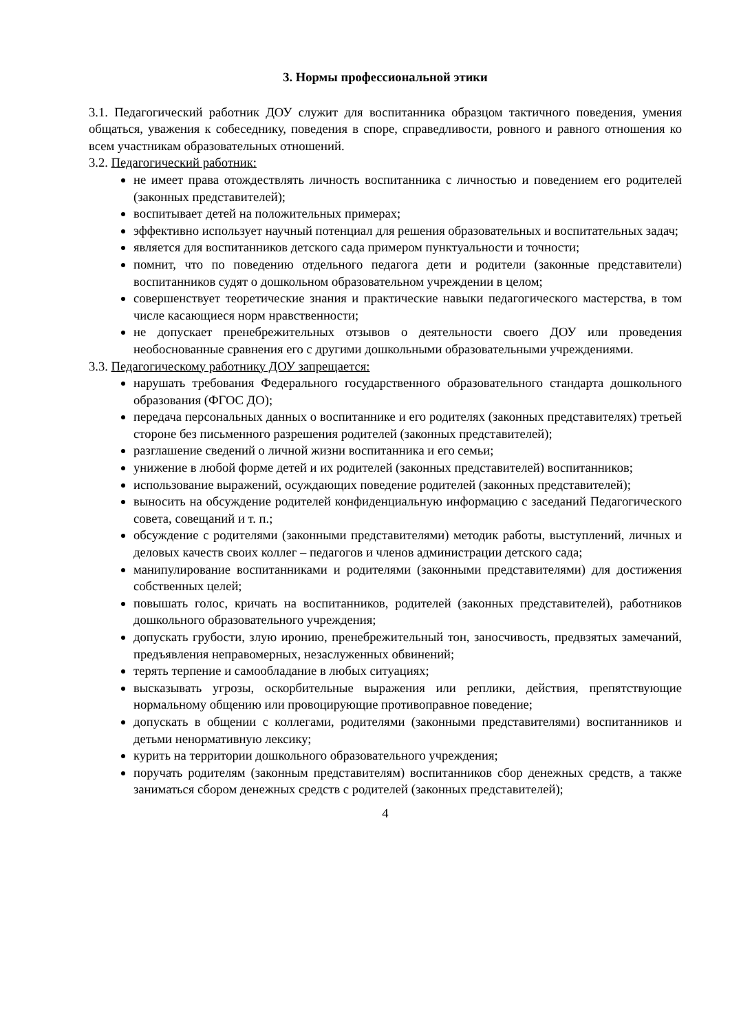3. Нормы профессиональной этики
3.1. Педагогический работник ДОУ служит для воспитанника образцом тактичного поведения, умения общаться, уважения к собеседнику, поведения в споре, справедливости, ровного и равного отношения ко всем участникам образовательных отношений.
3.2. Педагогический работник:
не имеет права отождествлять личность воспитанника с личностью и поведением его родителей (законных представителей);
воспитывает детей на положительных примерах;
эффективно использует научный потенциал для решения образовательных и воспитательных задач;
является для воспитанников детского сада примером пунктуальности и точности;
помнит, что по поведению отдельного педагога дети и родители (законные представители) воспитанников судят о дошкольном образовательном учреждении в целом;
совершенствует теоретические знания и практические навыки педагогического мастерства, в том числе касающиеся норм нравственности;
не допускает пренебрежительных отзывов о деятельности своего ДОУ или проведения необоснованные сравнения его с другими дошкольными образовательными учреждениями.
3.3. Педагогическому работнику ДОУ запрещается:
нарушать требования Федерального государственного образовательного стандарта дошкольного образования (ФГОС ДО);
передача персональных данных о воспитаннике и его родителях (законных представителях) третьей стороне без письменного разрешения родителей (законных представителей);
разглашение сведений о личной жизни воспитанника и его семьи;
унижение в любой форме детей и их родителей (законных представителей) воспитанников;
использование выражений, осуждающих поведение родителей (законных представителей);
выносить на обсуждение родителей конфиденциальную информацию с заседаний Педагогического совета, совещаний и т. п.;
обсуждение с родителями (законными представителями) методик работы, выступлений, личных и деловых качеств своих коллег – педагогов и членов администрации детского сада;
манипулирование воспитанниками и родителями (законными представителями) для достижения собственных целей;
повышать голос, кричать на воспитанников, родителей (законных представителей), работников дошкольного образовательного учреждения;
допускать грубости, злую иронию, пренебрежительный тон, заносчивость, предвзятых замечаний, предъявления неправомерных, незаслуженных обвинений;
терять терпение и самообладание в любых ситуациях;
высказывать угрозы, оскорбительные выражения или реплики, действия, препятствующие нормальному общению или провоцирующие противоправное поведение;
допускать в общении с коллегами, родителями (законными представителями) воспитанников и детьми ненормативную лексику;
курить на территории дошкольного образовательного учреждения;
поручать родителям (законным представителям) воспитанников сбор денежных средств, а также заниматься сбором денежных средств с родителей (законных представителей);
4